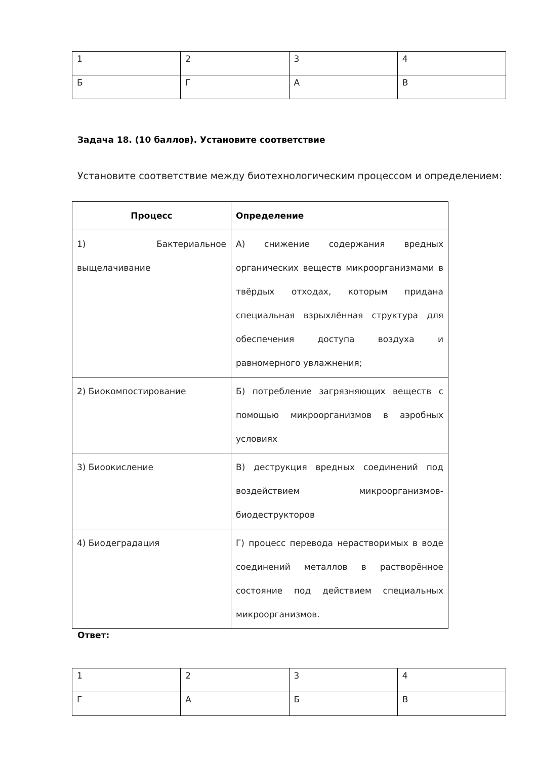| 1 | 2 | 3 | 4 |
| Б | Г | А | В |
Задача 18. (10 баллов). Установите соответствие
Установите соответствие между биотехнологическим процессом и определением:
| Процесс | Определение |
| --- | --- |
| 1) Бактериальное выщелачивание | А) снижение содержания вредных органических веществ микроорганизмами в твёрдых отходах, которым придана специальная взрыхлённая структура для обеспечения доступа воздуха и равномерного увлажнения; |
| 2) Биокомпостирование | Б) потребление загрязняющих веществ с помощью микроорганизмов в аэробных условиях |
| 3) Биоокисление | В) деструкция вредных соединений под воздействием микроорганизмов-биодеструкторов |
| 4) Биодеградация | Г) процесс перевода нерастворимых в воде соединений металлов в растворённое состояние под действием специальных микроорганизмов. |
Ответ:
| 1 | 2 | 3 | 4 |
| Г | А | Б | В |